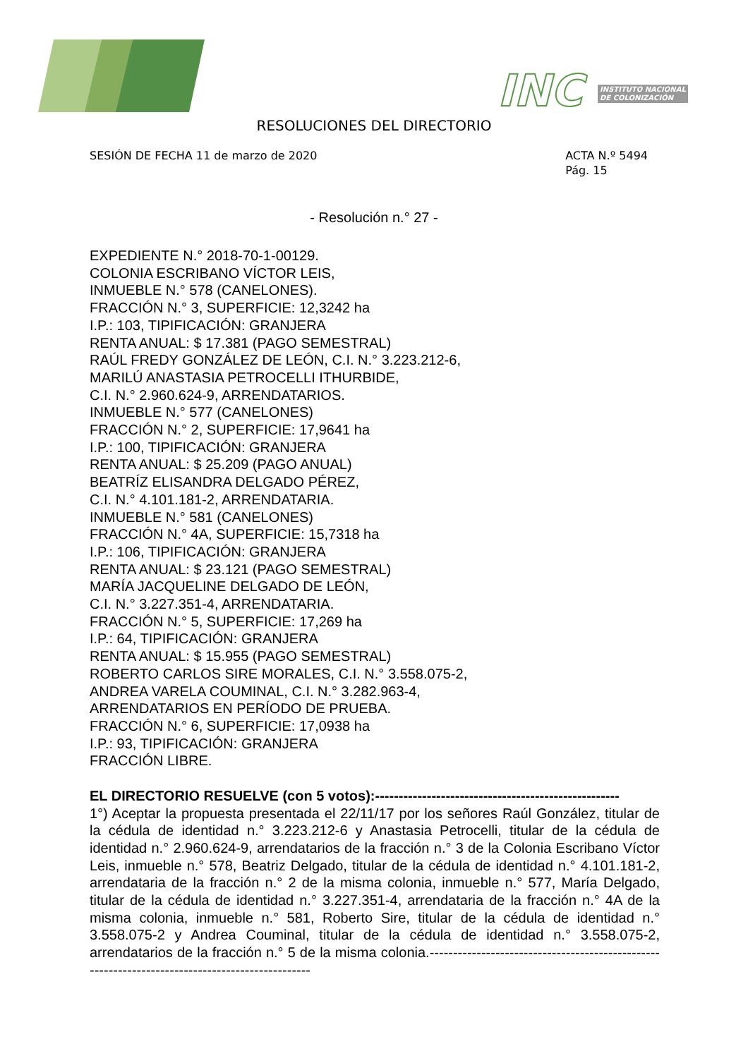INC INSTITUTO NACIONAL
DE COLONIZACIÓN
RESOLUCIONES DEL DIRECTORIO
SESIÓN DE FECHA 11 de marzo de 2020
ACTA N.º 5494
Pág. 15
- Resolución n.° 27 -
EXPEDIENTE N.° 2018-70-1-00129.
COLONIA ESCRIBANO VÍCTOR LEIS,
INMUEBLE N.° 578 (CANELONES).
FRACCIÓN N.° 3, SUPERFICIE: 12,3242 ha
I.P.: 103, TIPIFICACIÓN: GRANJERA
RENTA ANUAL: $ 17.381 (PAGO SEMESTRAL)
RAÚL FREDY GONZÁLEZ DE LEÓN, C.I. N.° 3.223.212-6,
MARILÚ ANASTASIA PETROCELLI ITHURBIDE,
C.I. N.° 2.960.624-9, ARRENDATARIOS.
INMUEBLE N.° 577 (CANELONES)
FRACCIÓN N.° 2, SUPERFICIE: 17,9641 ha
I.P.: 100, TIPIFICACIÓN: GRANJERA
RENTA ANUAL: $ 25.209 (PAGO ANUAL)
BEATRÍZ ELISANDRA DELGADO PÉREZ,
C.I. N.° 4.101.181-2, ARRENDATARIA.
INMUEBLE N.° 581 (CANELONES)
FRACCIÓN N.° 4A, SUPERFICIE: 15,7318 ha
I.P.: 106, TIPIFICACIÓN: GRANJERA
RENTA ANUAL: $ 23.121 (PAGO SEMESTRAL)
MARÍA JACQUELINE DELGADO DE LEÓN,
C.I. N.° 3.227.351-4, ARRENDATARIA.
FRACCIÓN N.° 5, SUPERFICIE: 17,269 ha
I.P.: 64, TIPIFICACIÓN: GRANJERA
RENTA ANUAL: $ 15.955 (PAGO SEMESTRAL)
ROBERTO CARLOS SIRE MORALES, C.I. N.° 3.558.075-2,
ANDREA VARELA COUMINAL, C.I. N.° 3.282.963-4,
ARRENDATARIOS EN PERÍODO DE PRUEBA.
FRACCIÓN N.° 6, SUPERFICIE: 17,0938 ha
I.P.: 93, TIPIFICACIÓN: GRANJERA
FRACCIÓN LIBRE.
EL DIRECTORIO RESUELVE (con 5 votos):----------------------------------------------------
1°) Aceptar la propuesta presentada el 22/11/17 por los señores Raúl González, titular de la cédula de identidad n.° 3.223.212-6 y Anastasia Petrocelli, titular de la cédula de identidad n.° 2.960.624-9, arrendatarios de la fracción n.° 3 de la Colonia Escribano Víctor Leis, inmueble n.° 578, Beatriz Delgado, titular de la cédula de identidad n.° 4.101.181-2, arrendataria de la fracción n.° 2 de la misma colonia, inmueble n.° 577, María Delgado, titular de la cédula de identidad n.° 3.227.351-4, arrendataria de la fracción n.° 4A de la misma colonia, inmueble n.° 581, Roberto Sire, titular de la cédula de identidad n.° 3.558.075-2 y Andrea Couminal, titular de la cédula de identidad n.° 3.558.075-2, arrendatarios de la fracción n.° 5 de la misma colonia.------------------------------------------------------------------------------------------------